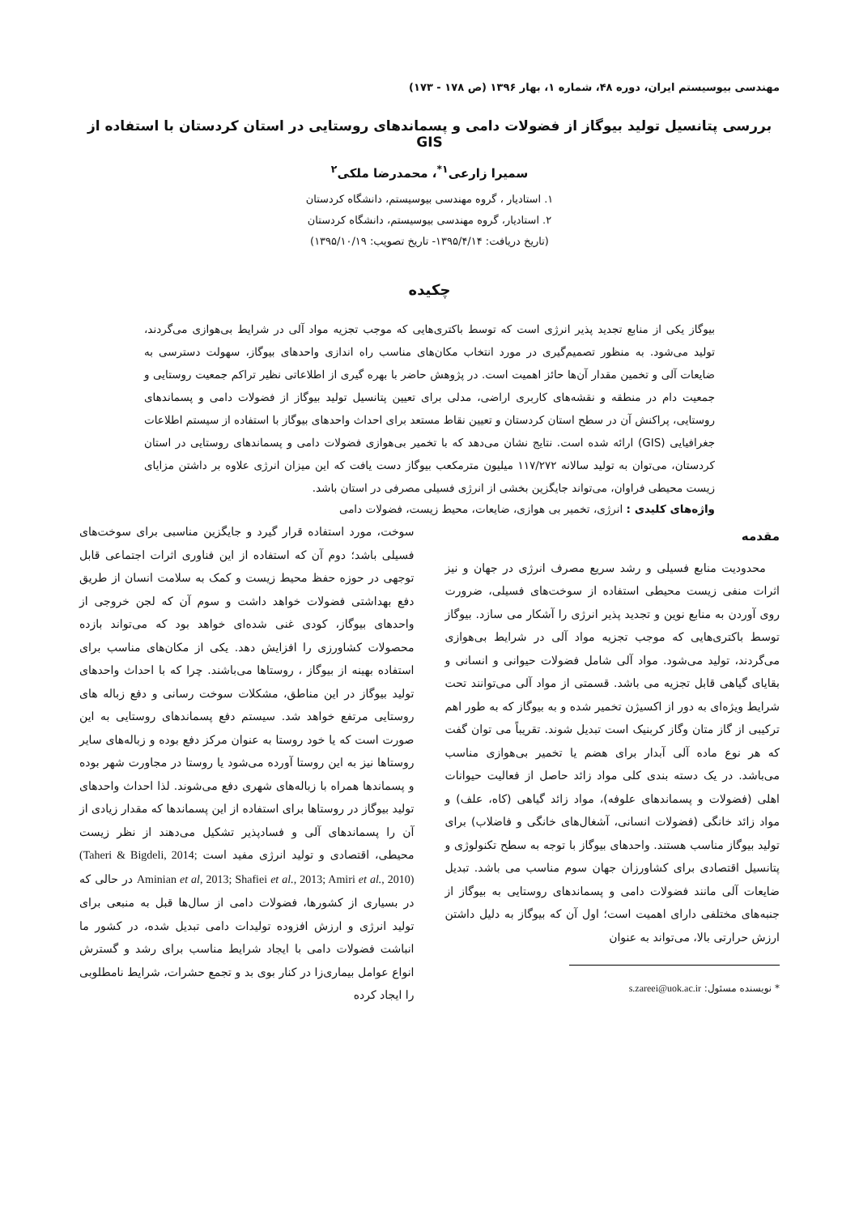مهندسی بیوسیستم ایران، دوره ۴۸، شماره ۱، بهار ۱۳۹۶ (ص ۱۷۸ - ۱۷۳)
بررسی پتانسیل تولید بیوگاز از فضولات دامی و پسماندهای روستایی در استان کردستان با استفاده از GIS
سمیرا زارعی<sup>۱*</sup>، محمدرضا ملکی<sup>۲</sup>
۱. استادیار ، گروه مهندسی بیوسیستم، دانشگاه کردستان
۲. استادیار، گروه مهندسی بیوسیستم، دانشگاه کردستان
(تاریخ دریافت: ۱۳۹۵/۴/۱۴- تاریخ تصویب: ۱۳۹۵/۱۰/۱۹)
چکیده
بیوگاز یکی از منابع تجدید پذیر انرژی است که توسط باکتری‌هایی که موجب تجزیه مواد آلی در شرایط بی‌هوازی می‌گردند، تولید می‌شود. به منظور تصمیم‌گیری در مورد انتخاب مکان‌های مناسب راه اندازی واحدهای بیوگاز، سهولت دسترسی به ضایعات آلی و تخمین مقدار آن‌ها حائز اهمیت است. در پژوهش حاضر با بهره گیری از اطلاعاتی نظیر تراکم جمعیت روستایی و جمعیت دام در منطقه و نقشه‌های کاربری اراضی، مدلی برای تعیین پتانسیل تولید بیوگاز از فضولات دامی و پسماندهای روستایی، پراکنش آن در سطح استان کردستان و تعیین نقاط مستعد برای احداث واحدهای بیوگاز با استفاده از سیستم اطلاعات جغرافیایی (GIS) ارائه شده است. نتایج نشان می‌دهد که با تخمیر بی‌هوازی فضولات دامی و پسماندهای روستایی در استان کردستان، می‌توان به تولید سالانه ۱۱۷/۲۷۲ میلیون مترمکعب بیوگاز دست یافت که این میزان انرژی علاوه بر داشتن مزایای زیست محیطی فراوان، می‌تواند جایگزین بخشی از انرژی فسیلی مصرفی در استان باشد.
واژه‌های کلیدی : انرژی، تخمیر بی هوازی، ضایعات، محیط زیست، فضولات دامی
مقدمه
محدودیت منابع فسیلی و رشد سریع مصرف انرژی در جهان و نیز اثرات منفی زیست محیطی استفاده از سوخت‌های فسیلی، ضرورت روی آوردن به منابع نوین و تجدید پذیر انرژی را آشکار می سازد. بیوگاز توسط باکتری‌هایی که موجب تجزیه مواد آلی در شرایط بی‌هوازی می‌گردند، تولید می‌شود. مواد آلی شامل فضولات حیوانی و انسانی و بقایای گیاهی قابل تجزیه می باشد. قسمتی از مواد آلی می‌توانند تحت شرایط ویژه‌ای به دور از اکسیژن تخمیر شده و به بیوگاز که به طور اهم ترکیبی از گاز متان وگاز کربنیک است تبدیل شوند. تقریباً می توان گفت که هر نوع ماده آلی آبدار برای هضم یا تخمیر بی‌هوازی مناسب می‌باشد. در یک دسته بندی کلی مواد زائد حاصل از فعالیت حیوانات اهلی (فضولات و پسماندهای علوفه)، مواد زائد گیاهی (کاه، علف) و مواد زائد خانگی (فضولات انسانی، آشغال‌های خانگی و فاضلاب) برای تولید بیوگاز مناسب هستند. واحدهای بیوگاز با توجه به سطح تکنولوژی و پتانسیل اقتصادی برای کشاورزان جهان سوم مناسب می باشد. تبدیل ضایعات آلی مانند فضولات دامی و پسماندهای روستایی به بیوگاز از جنبه‌های مختلفی دارای اهمیت است؛ اول آن که بیوگاز به دلیل داشتن ارزش حرارتی بالا، می‌تواند به عنوان
* نویسنده مسئول: s.zareei@uok.ac.ir
سوخت، مورد استفاده قرار گیرد و جایگزین مناسبی برای سوخت‌های فسیلی باشد؛ دوم آن که استفاده از این فناوری اثرات اجتماعی قابل توجهی در حوزه حفظ محیط زیست و کمک به سلامت انسان از طریق دفع بهداشتی فضولات خواهد داشت و سوم آن که لجن خروجی از واحدهای بیوگاز، کودی غنی شده‌ای خواهد بود که می‌تواند بازده محصولات کشاورزی را افزایش دهد. یکی از مکان‌های مناسب برای استفاده بهینه از بیوگاز ، روستاها می‌باشند. چرا که با احداث واحدهای تولید بیوگاز در این مناطق، مشکلات سوخت رسانی و دفع زباله های روستایی مرتفع خواهد شد. سیستم دفع پسماندهای روستایی به این صورت است که یا خود روستا به عنوان مرکز دفع بوده و زباله‌های سایر روستاها نیز به این روستا آورده می‌شود یا روستا در مجاورت شهر بوده و پسماندها همراه با زباله‌های شهری دفع می‌شوند. لذا احداث واحدهای تولید بیوگاز در روستاها برای استفاده از این پسماندها که مقدار زیادی از آن را پسماندهای آلی و فسادپذیر تشکیل می‌دهند از نظر زیست محیطی، اقتصادی و تولید انرژی مفید است (Taheri & Bigdeli, 2014; Aminian et al, 2013; Shafiei et al., 2013; Amiri et al., 2010) در حالی که در بسیاری از کشورها، فضولات دامی از سال‌ها قبل به منبعی برای تولید انرژی و ارزش افزوده تولیدات دامی تبدیل شده، در کشور ما انباشت فضولات دامی با ایجاد شرایط مناسب برای رشد و گسترش انواع عوامل بیماری‌زا در کنار بوی بد و تجمع حشرات، شرایط نامطلوبی را ایجاد کرده